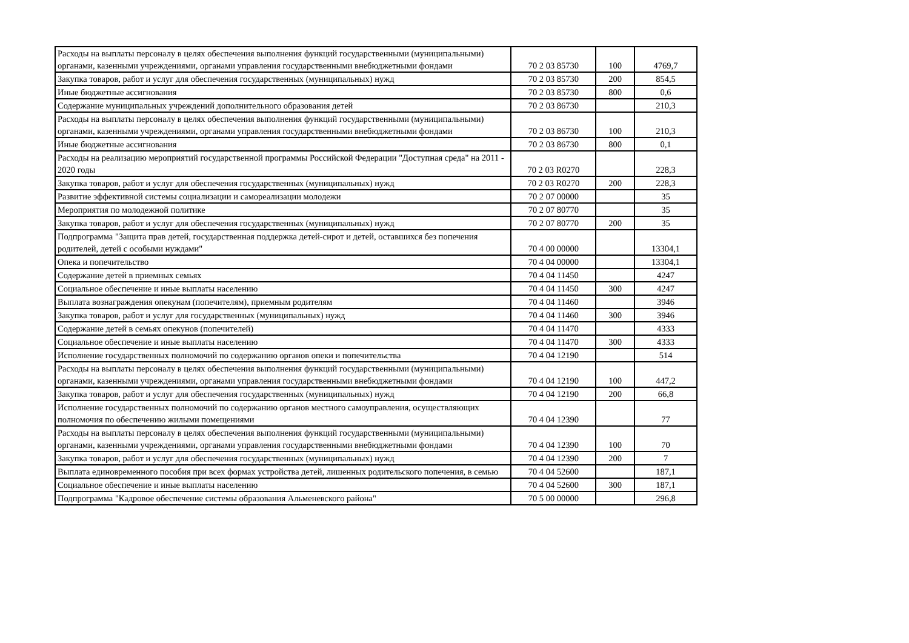| Расходы на выплаты персоналу в целях обеспечения выполнения функций государственными (муниципальными) органами, казенными учреждениями, органами управления государственными внебюджетными фондами | 70 2 03 85730 | 100 | 4769,7 |
| Закупка товаров, работ и услуг для обеспечения государственных (муниципальных) нужд | 70 2 03 85730 | 200 | 854,5 |
| Иные бюджетные ассигнования | 70 2 03 85730 | 800 | 0,6 |
| Содержание муниципальных учреждений дополнительного образования детей | 70 2 03 86730 | | 210,3 |
| Расходы на выплаты персоналу в целях обеспечения выполнения функций государственными (муниципальными) органами, казенными учреждениями, органами управления государственными внебюджетными фондами | 70 2 03 86730 | 100 | 210,3 |
| Иные бюджетные ассигнования | 70 2 03 86730 | 800 | 0,1 |
| Расходы на реализацию мероприятий государственной программы Российской Федерации "Доступная среда" на 2011 - 2020 годы | 70 2 03 R0270 | | 228,3 |
| Закупка товаров, работ и услуг для обеспечения государственных (муниципальных) нужд | 70 2 03 R0270 | 200 | 228,3 |
| Развитие эффективной системы социализации и самореализации молодежи | 70 2 07 00000 | | 35 |
| Мероприятия по молодежной политике | 70 2 07 80770 | | 35 |
| Закупка товаров, работ и услуг для обеспечения государственных (муниципальных) нужд | 70 2 07 80770 | 200 | 35 |
| Подпрограмма "Защита прав детей, государственная поддержка детей-сирот и детей, оставшихся без попечения родителей, детей с особыми нуждами" | 70 4 00 00000 | | 13304,1 |
| Опека и попечительство | 70 4 04 00000 | | 13304,1 |
| Содержание детей в приемных семьях | 70 4 04 11450 | | 4247 |
| Социальное обеспечение и иные выплаты населению | 70 4 04 11450 | 300 | 4247 |
| Выплата вознаграждения опекунам (попечителям), приемным родителям | 70 4 04 11460 | | 3946 |
| Закупка товаров, работ и услуг для государственных (муниципальных) нужд | 70 4 04 11460 | 300 | 3946 |
| Содержание детей в семьях опекунов (попечителей) | 70 4 04 11470 | | 4333 |
| Социальное обеспечение и иные выплаты населению | 70 4 04 11470 | 300 | 4333 |
| Исполнение государственных полномочий по содержанию органов опеки и попечительства | 70 4 04 12190 | | 514 |
| Расходы на выплаты персоналу в целях обеспечения выполнения функций государственными (муниципальными) органами, казенными учреждениями, органами управления государственными внебюджетными фондами | 70 4 04 12190 | 100 | 447,2 |
| Закупка товаров, работ и услуг для обеспечения государственных (муниципальных) нужд | 70 4 04 12190 | 200 | 66,8 |
| Исполнение государственных полномочий по содержанию органов местного самоуправления, осуществляющих полномочия по обеспечению жилыми помещениями | 70 4 04 12390 | | 77 |
| Расходы на выплаты персоналу в целях обеспечения выполнения функций государственными (муниципальными) органами, казенными учреждениями, органами управления государственными внебюджетными фондами | 70 4 04 12390 | 100 | 70 |
| Закупка товаров, работ и услуг для обеспечения государственных (муниципальных) нужд | 70 4 04 12390 | 200 | 7 |
| Выплата единовременного пособия при всех формах устройства детей, лишенных родительского попечения, в семью | 70 4 04 52600 | | 187,1 |
| Социальное обеспечение и иные выплаты населению | 70 4 04 52600 | 300 | 187,1 |
| Подпрограмма "Кадровое обеспечение системы образования Альменевского района" | 70 5 00 00000 | | 296,8 |